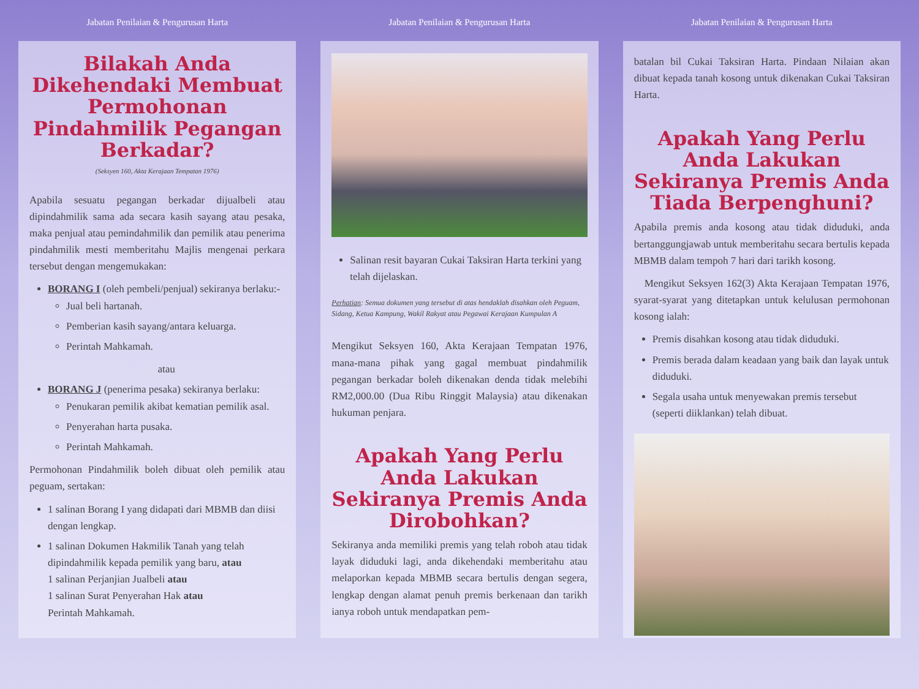Jabatan Penilaian & Pengurusan Harta
Bilakah Anda Dikehendaki Membuat Permohonan Pindahmilik Pegangan Berkadar?
(Seksyen 160, Akta Kerajaan Tempatan 1976)
Apabila sesuatu pegangan berkadar dijualbeli atau dipindahmilik sama ada secara kasih sayang atau pesaka, maka penjual atau pemindahmilik dan pemilik atau penerima pindahmilik mesti memberitahu Majlis mengenai perkara tersebut dengan mengemukakan:
BORANG I (oleh pembeli/penjual) sekiranya berlaku:-
Jual beli hartanah.
Pemberian kasih sayang/antara keluarga.
Perintah Mahkamah.
atau
BORANG J (penerima pesaka) sekiranya berlaku:
Penukaran pemilik akibat kematian pemilik asal.
Penyerahan harta pusaka.
Perintah Mahkamah.
Permohonan Pindahmilik boleh dibuat oleh pemilik atau peguam, sertakan:
1 salinan Borang I yang didapati dari MBMB dan diisi dengan lengkap.
1 salinan Dokumen Hakmilik Tanah yang telah dipindahmilik kepada pemilik yang baru, atau
1 salinan Perjanjian Jualbeli atau
1 salinan Surat Penyerahan Hak atau
Perintah Mahkamah.
Jabatan Penilaian & Pengurusan Harta
Salinan resit bayaran Cukai Taksiran Harta terkini yang telah dijelaskan.
Perhatian: Semua dokumen yang tersebut di atas hendaklah disahkan oleh Peguam, Sidang, Ketua Kampung, Wakil Rakyat atau Pegawai Kerajaan Kumpulan A
Mengikut Seksyen 160, Akta Kerajaan Tempatan 1976, mana-mana pihak yang gagal membuat pindahmilik pegangan berkadar boleh dikenakan denda tidak melebihi RM2,000.00 (Dua Ribu Ringgit Malaysia) atau dikenakan hukuman penjara.
Apakah Yang Perlu Anda Lakukan Sekiranya Premis Anda Dirobohkan?
Sekiranya anda memiliki premis yang telah roboh atau tidak layak diduduki lagi, anda dikehendaki memberitahu atau melaporkan kepada MBMB secara bertulis dengan segera, lengkap dengan alamat penuh premis berkenaan dan tarikh ianya roboh untuk mendapatkan pem-
Jabatan Penilaian & Pengurusan Harta
batalan bil Cukai Taksiran Harta. Pindaan Nilaian akan dibuat kepada tanah kosong untuk dikenakan Cukai Taksiran Harta.
Apakah Yang Perlu Anda Lakukan Sekiranya Premis Anda Tiada Berpenghuni?
Apabila premis anda kosong atau tidak diduduki, anda bertanggungjawab untuk memberitahu secara bertulis kepada MBMB dalam tempoh 7 hari dari tarikh kosong.
Mengikut Seksyen 162(3) Akta Kerajaan Tempatan 1976, syarat-syarat yang ditetapkan untuk kelulusan permohonan kosong ialah:
Premis disahkan kosong atau tidak diduduki.
Premis berada dalam keadaan yang baik dan layak untuk diduduki.
Segala usaha untuk menyewakan premis tersebut (seperti diiklankan) telah dibuat.